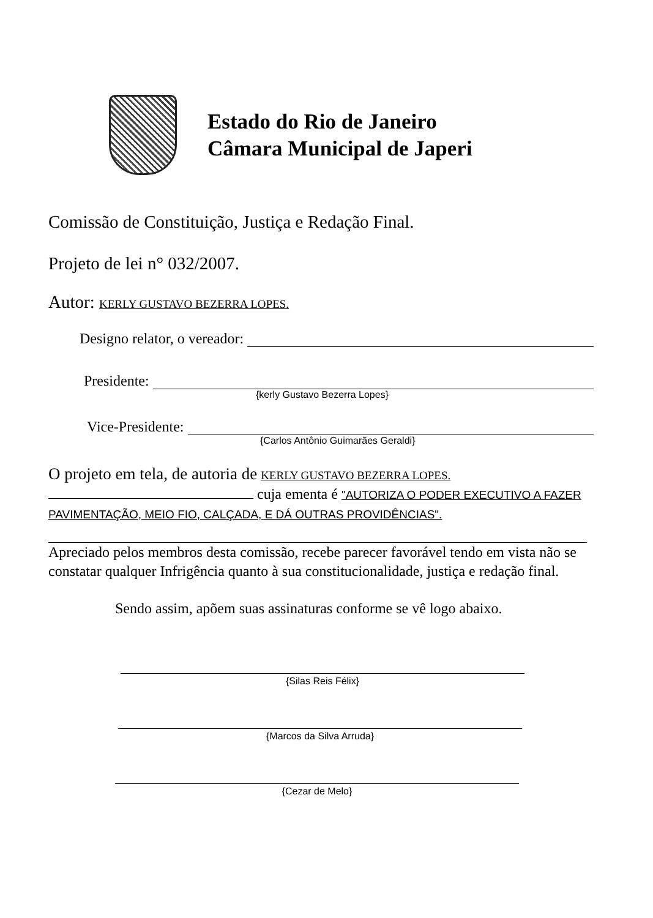Estado do Rio de Janeiro
Câmara Municipal de Japeri
Comissão de Constituição, Justiça e Redação Final.
Projeto de lei n° 032/2007.
Autor: KERLY GUSTAVO BEZERRA LOPES.
Designo relator, o vereador:
Presidente:
{kerly Gustavo Bezerra Lopes}
Vice-Presidente:
{Carlos Antônio Guimarães Geraldi}
O projeto em tela, de autoria de KERLY GUSTAVO BEZERRA LOPES.
cuja ementa é "AUTORIZA O PODER EXECUTIVO A FAZER PAVIMENTAÇÃO, MEIO FIO, CALÇADA, E DÁ OUTRAS PROVIDÊNCIAS".
Apreciado pelos membros desta comissão, recebe parecer favorável tendo em vista não se constatar qualquer Infrigência quanto à sua constitucionalidade, justiça e redação final.
Sendo assim, apõem suas assinaturas conforme se vê logo abaixo.
{Silas Reis Félix}
{Marcos da Silva Arruda}
{Cezar de Melo}